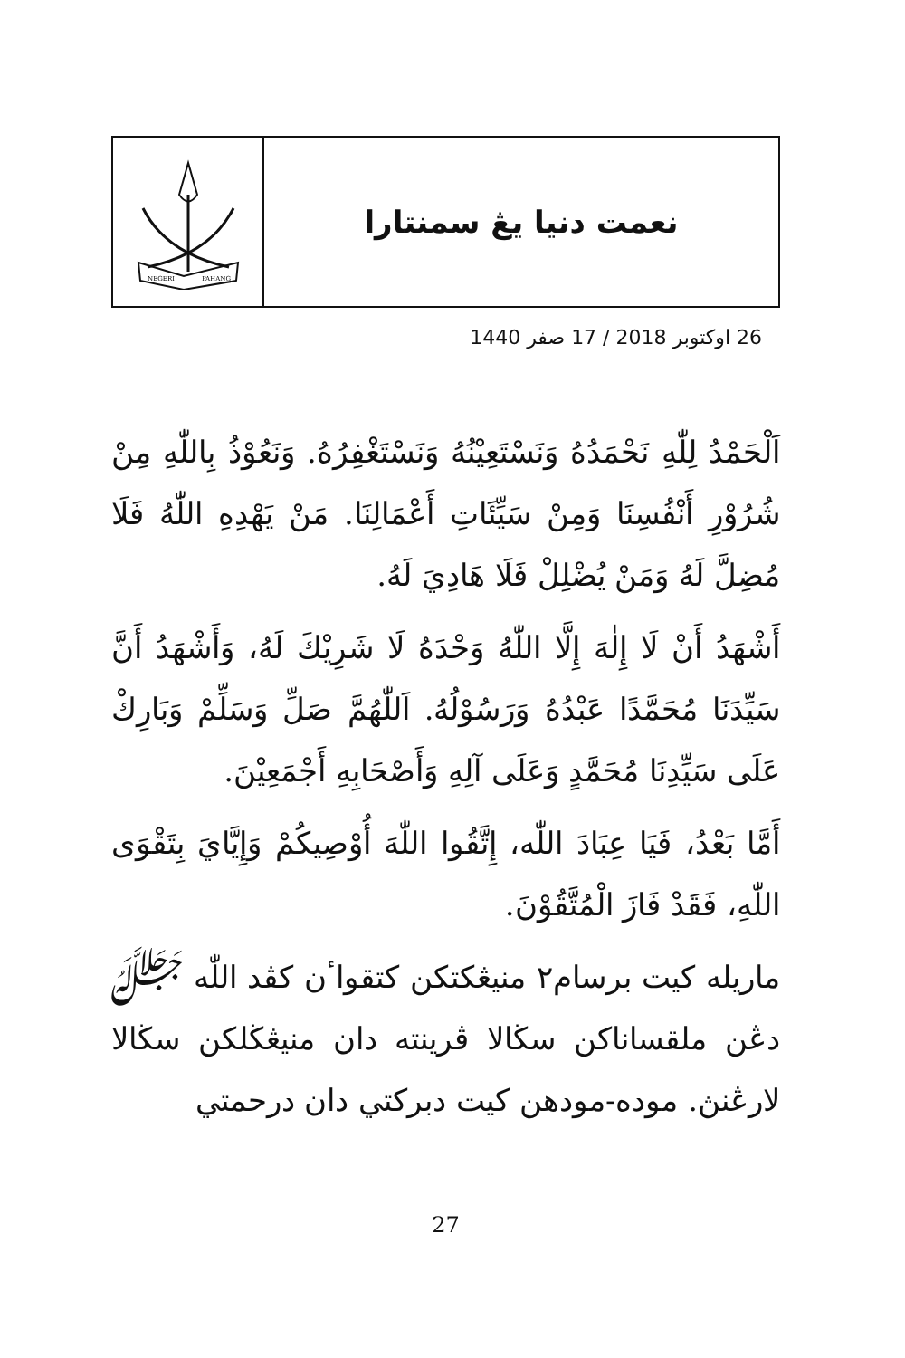NEGERI
PAHANG
نعمت دنيا يڠ سمنتارا
26 اوکتوبر 2018 / 17 صفر 1440
اَلْحَمْدُ لِلّٰهِ نَحْمَدُهُ وَنَسْتَعِيْنُهُ وَنَسْتَغْفِرُهُ. وَنَعُوْذُ بِاللّٰهِ مِنْ شُرُوْرِ أَنْفُسِنَا وَمِنْ سَيِّئَاتِ أَعْمَالِنَا. مَنْ يَهْدِهِ اللّٰهُ فَلَا مُضِلَّ لَهُ وَمَنْ يُضْلِلْ فَلَا هَادِيَ لَهُ.
أَشْهَدُ أَنْ لَا إِلٰهَ إِلَّا اللّٰهُ وَحْدَهُ لَا شَرِيْكَ لَهُ، وَأَشْهَدُ أَنَّ سَيِّدَنَا مُحَمَّدًا عَبْدُهُ وَرَسُوْلُهُ. اَللّٰهُمَّ صَلِّ وَسَلِّمْ وَبَارِكْ عَلَى سَيِّدِنَا مُحَمَّدٍ وَعَلَى آلِهِ وَأَصْحَابِهِ أَجْمَعِيْنَ.
أَمَّا بَعْدُ، فَيَا عِبَادَ اللّٰه، إِتَّقُوا اللّٰهَ أُوْصِيكُمْ وَإِيَّايَ بِتَقْوَى اللّٰهِ، فَقَدْ فَازَ الْمُتَّقُوْنَ.
ماريله کيت برسام٢ منيڠکتکن کتقواٴن کڤد اللّٰه ﷻ دڠن ملقساناکن سڬالا ڤرينته دان منيڠڬلکن سڬالا لارڠنڽ. موده-مودهن کيت دبرکتي دان درحمتي
27